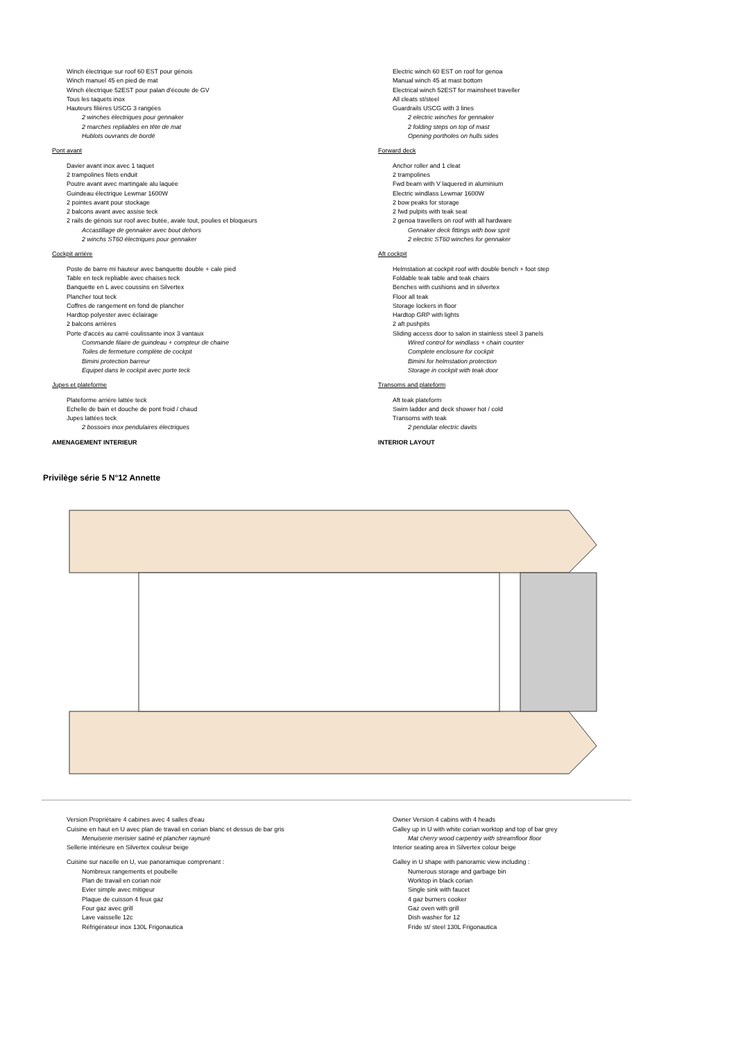Winch électrique sur roof 60 EST pour génois
Winch manuel 45 en pied de mat
Winch électrique 52EST pour palan d'écoute de GV
Tous les taquets inox
Hauteurs filières USCG 3 rangées
2 winches électriques pour gennaker
2 marches repliables en tête de mat
Hublots ouvrants de bordé
Pont avant
Davier avant inox avec 1 taquet
2 trampolines filets enduit
Poutre avant avec martingale alu laquée
Guindeau électrique Lewmar 1600W
2 pointes avant pour stockage
2 balcons avant avec assise teck
2 rails de génois sur roof avec butée, avale tout, poulies et bloqueurs
Accastillage de gennaker avec bout dehors
2 winchs ST60 électriques pour gennaker
Cockpit arrière
Poste de barre mi hauteur avec banquette double + cale pied
Table en teck repliable avec chaises teck
Banquette en L avec coussins en Silvertex
Plancher tout teck
Coffres de rangement en fond de plancher
Hardtop polyester avec éclairage
2 balcons arrières
Porte d'accès au carré coulissante inox 3 vantaux
Commande filaire de guindeau + compteur de chaine
Toiles de fermeture complète de cockpit
Bimini protection barreur
Equipet dans le cockpit avec porte teck
Jupes et plateforme
Plateforme arrière lattée teck
Echelle de bain et douche de pont froid / chaud
Jupes lattées teck
2 bossoirs inox pendulaires électriques
AMENAGEMENT INTERIEUR
Electric winch 60 EST on roof for genoa
Manual winch 45 at mast bottom
Electrical winch 52EST for mainsheet traveller
All cleats st/steel
Guardrails USCG with 3 lines
2 electric winches for gennaker
2 folding steps on top of mast
Opening portholes on hulls sides
Forward deck
Anchor roller and 1 cleat
2 trampolines
Fwd beam with V laquered in aluminium
Electric windlass Lewmar 1600W
2 bow peaks for storage
2 fwd pulpits with teak seat
2 genoa travellers on roof with all hardware
Gennaker deck fittings with bow sprit
2 electric ST60 winches for gennaker
Aft cockpit
Helmstation at cockpit roof with double bench + foot step
Foldable teak table and teak chairs
Benches with cushions and in silvertex
Floor all teak
Storage lockers in floor
Hardtop GRP with lights
2 aft pushpits
Sliding access door to salon in stainless steel 3 panels
Wired control for windlass + chain counter
Complete enclosure for cockpit
Bimini for helmstation protection
Storage in cockpit with teak door
Transoms and plateform
Aft teak plateform
Swim ladder and deck shower hot / cold
Transoms with teak
2 pendular electric davits
INTERIOR LAYOUT
Privilège série 5 N°12 Annette
Version Propriétaire 4 cabines avec 4 salles d'eau
Cuisine en haut en U avec plan de travail en corian blanc et dessus de bar gris
Menuiserie merisier satiné et plancher raynuré
Sellerie intérieure en Silvertex couleur beige
Cuisine sur nacelle en U, vue panoramique comprenant :
Nombreux rangements et poubelle
Plan de travail en corian noir
Evier simple avec mitigeur
Plaque de cuisson 4 feux gaz
Four gaz avec grill
Lave vaisselle 12c
Réfrigérateur inox 130L Frigonautica
Owner Version 4 cabins with 4 heads
Galley up in U with white corian worktop and top of bar grey
Mat cherry wood carpentry with streamfloor floor
Interior seating area in Silvertex colour beige
Galley in U shape with panoramic view including :
Numerous storage and garbage bin
Worktop in black corian
Single sink with faucet
4 gaz burners cooker
Gaz oven with grill
Dish washer for 12
Fride st/ steel 130L Frigonautica